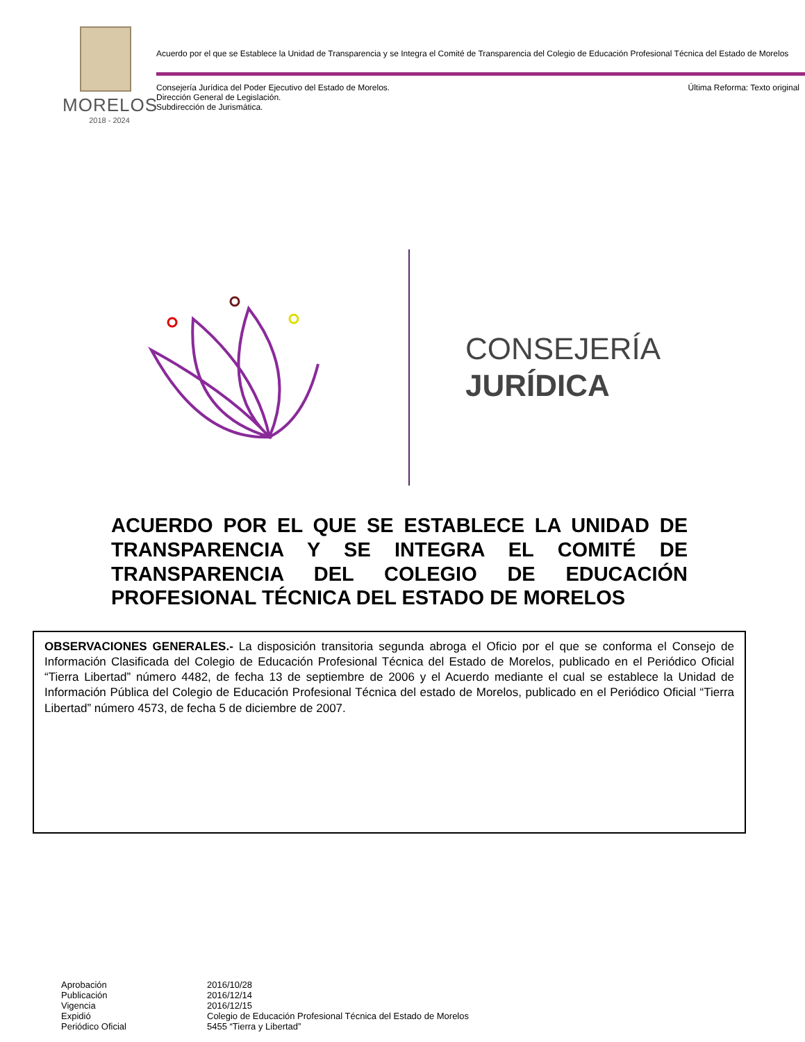MORELOS
2018 - 2024
Acuerdo por el que se Establece la Unidad de Transparencia y se Integra el Comité de Transparencia del Colegio de Educación Profesional Técnica del Estado de Morelos
Consejería Jurídica del Poder Ejecutivo del Estado de Morelos.
Dirección General de Legislación.
Subdirección de Jurismática.
Última Reforma: Texto original
CONSEJERÍA
JURÍDICA
ACUERDO POR EL QUE SE ESTABLECE LA UNIDAD DE TRANSPARENCIA Y SE INTEGRA EL COMITÉ DE TRANSPARENCIA DEL COLEGIO DE EDUCACIÓN PROFESIONAL TÉCNICA DEL ESTADO DE MORELOS
OBSERVACIONES GENERALES.- La disposición transitoria segunda abroga el Oficio por el que se conforma el Consejo de Información Clasificada del Colegio de Educación Profesional Técnica del Estado de Morelos, publicado en el Periódico Oficial “Tierra Libertad” número 4482, de fecha 13 de septiembre de 2006 y el Acuerdo mediante el cual se establece la Unidad de Información Pública del Colegio de Educación Profesional Técnica del estado de Morelos, publicado en el Periódico Oficial “Tierra Libertad” número 4573, de fecha 5 de diciembre de 2007.
| Aprobación | 2016/10/28 |
| Publicación | 2016/12/14 |
| Vigencia | 2016/12/15 |
| Expidió | Colegio de Educación Profesional Técnica del Estado de Morelos |
| Periódico Oficial | 5455 “Tierra y Libertad” |